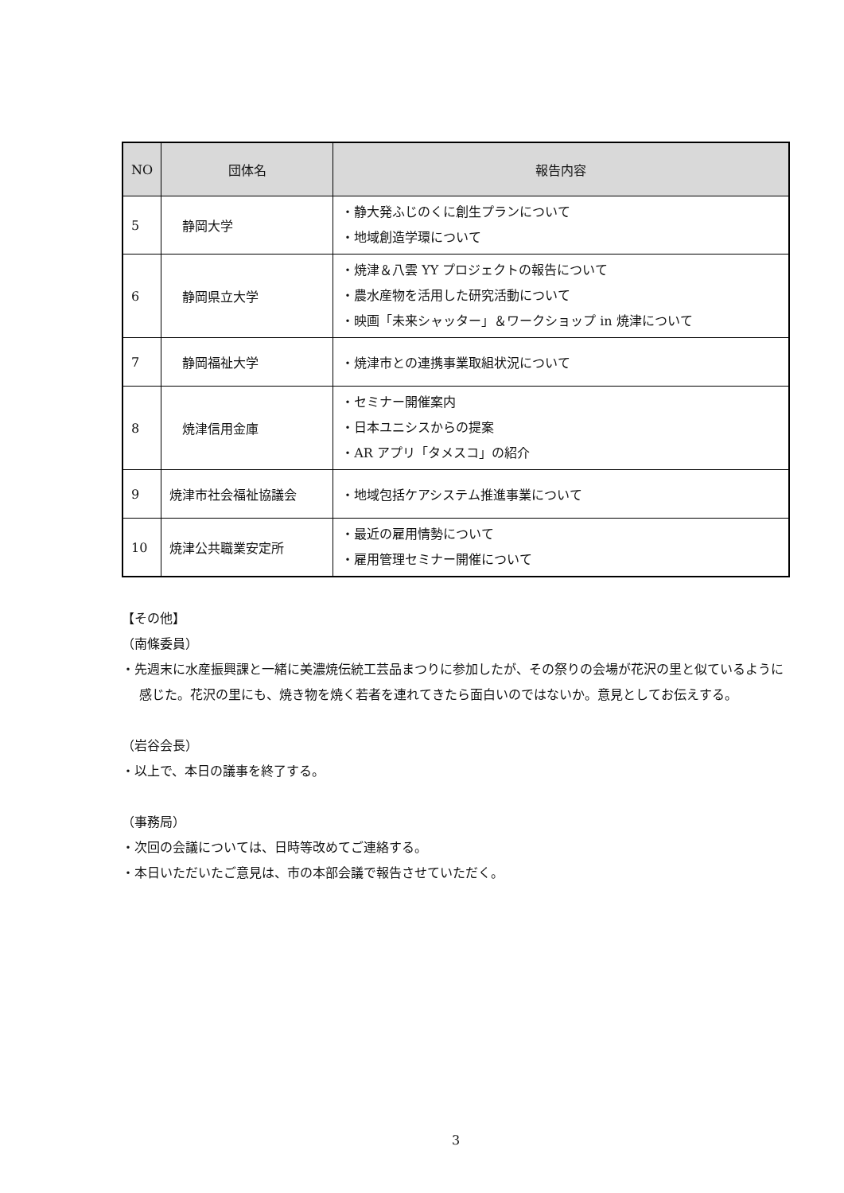| NO | 団体名 | 報告内容 |
| --- | --- | --- |
| 5 | 静岡大学 | ・静大発ふじのくに創生プランについて ・地域創造学環について |
| 6 | 静岡県立大学 | ・焼津＆八雲 YY プロジェクトの報告について ・農水産物を活用した研究活動について ・映画「未来シャッター」＆ワークショップ in 焼津について |
| 7 | 静岡福祉大学 | ・焼津市との連携事業取組状況について |
| 8 | 焼津信用金庫 | ・セミナー開催案内 ・日本ユニシスからの提案 ・AR アプリ「タメスコ」の紹介 |
| 9 | 焼津市社会福祉協議会 | ・地域包括ケアシステム推進事業について |
| 10 | 焼津公共職業安定所 | ・最近の雇用情勢について ・雇用管理セミナー開催について |
【その他】
（南條委員）
・先週末に水産振興課と一緒に美濃焼伝統工芸品まつりに参加したが、その祭りの会場が花沢の里と似ているように感じた。花沢の里にも、焼き物を焼く若者を連れてきたら面白いのではないか。意見としてお伝えする。
（岩谷会長）
・以上で、本日の議事を終了する。
（事務局）
・次回の会議については、日時等改めてご連絡する。
・本日いただいたご意見は、市の本部会議で報告させていただく。
3